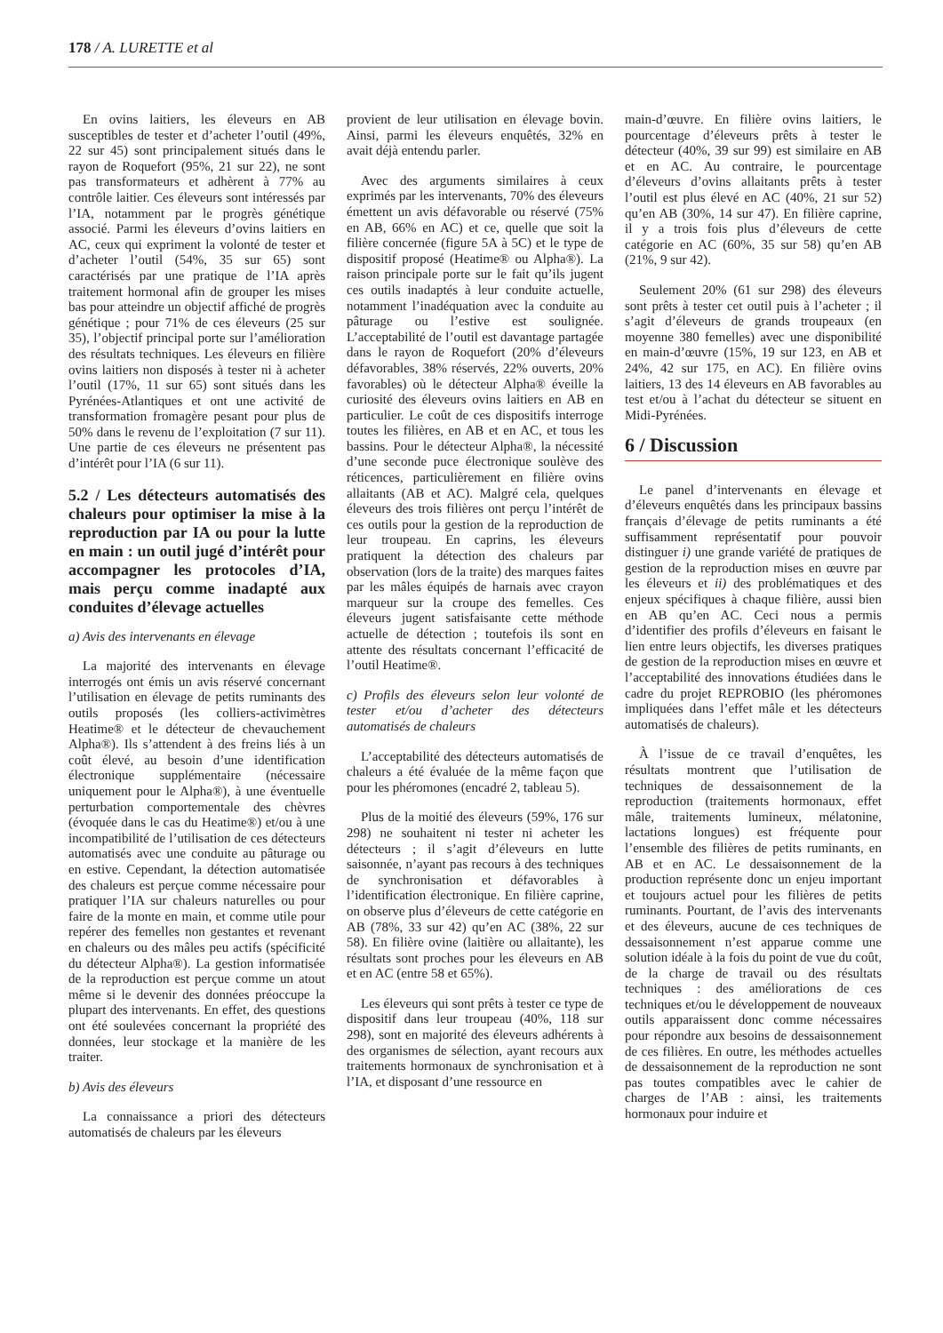178 / A. LURETTE et al
En ovins laitiers, les éleveurs en AB susceptibles de tester et d’acheter l’outil (49%, 22 sur 45) sont principalement situés dans le rayon de Roquefort (95%, 21 sur 22), ne sont pas transformateurs et adhèrent à 77% au contrôle laitier. Ces éleveurs sont intéressés par l’IA, notamment par le progrès génétique associé. Parmi les éleveurs d’ovins laitiers en AC, ceux qui expriment la volonté de tester et d’acheter l’outil (54%, 35 sur 65) sont caractérisés par une pratique de l’IA après traitement hormonal afin de grouper les mises bas pour atteindre un objectif affiché de progrès génétique ; pour 71% de ces éleveurs (25 sur 35), l’objectif principal porte sur l’amélioration des résultats techniques. Les éleveurs en filière ovins laitiers non disposés à tester ni à acheter l’outil (17%, 11 sur 65) sont situés dans les Pyrénées-Atlantiques et ont une activité de transformation fromagère pesant pour plus de 50% dans le revenu de l’exploitation (7 sur 11). Une partie de ces éleveurs ne présentent pas d’intérêt pour l’IA (6 sur 11).
5.2 / Les détecteurs automatisés des chaleurs pour optimiser la mise à la reproduction par IA ou pour la lutte en main : un outil jugé d’intérêt pour accompagner les protocoles d’IA, mais perçu comme inadapté aux conduites d’élevage actuelles
a) Avis des intervenants en élevage
La majorité des intervenants en élevage interrogés ont émis un avis réservé concernant l’utilisation en élevage de petits ruminants des outils proposés (les colliers-activimètres Heatime® et le détecteur de chevauchement Alpha®). Ils s’attendent à des freins liés à un coût élevé, au besoin d’une identification électronique supplémentaire (nécessaire uniquement pour le Alpha®), à une éventuelle perturbation comportementale des chèvres (évoquée dans le cas du Heatime®) et/ou à une incompatibilité de l’utilisation de ces détecteurs automatisés avec une conduite au pâturage ou en estive. Cependant, la détection automatisée des chaleurs est perçue comme nécessaire pour pratiquer l’IA sur chaleurs naturelles ou pour faire de la monte en main, et comme utile pour repérer des femelles non gestantes et revenant en chaleurs ou des mâles peu actifs (spécificité du détecteur Alpha®). La gestion informatisée de la reproduction est perçue comme un atout même si le devenir des données préoccupe la plupart des intervenants. En effet, des questions ont été soulevées concernant la propriété des données, leur stockage et la manière de les traiter.
b) Avis des éleveurs
La connaissance a priori des détecteurs automatisés de chaleurs par les éleveurs
provient de leur utilisation en élevage bovin. Ainsi, parmi les éleveurs enquêtés, 32% en avait déjà entendu parler.
Avec des arguments similaires à ceux exprimés par les intervenants, 70% des éleveurs émettent un avis défavorable ou réservé (75% en AB, 66% en AC) et ce, quelle que soit la filière concernée (figure 5A à 5C) et le type de dispositif proposé (Heatime® ou Alpha®). La raison principale porte sur le fait qu’ils jugent ces outils inadaptés à leur conduite actuelle, notamment l’inadéquation avec la conduite au pâturage ou l’estive est soulignée. L’acceptabilité de l’outil est davantage partagée dans le rayon de Roquefort (20% d’éleveurs défavorables, 38% réservés, 22% ouverts, 20% favorables) où le détecteur Alpha® éveille la curiosité des éleveurs ovins laitiers en AB en particulier. Le coût de ces dispositifs interroge toutes les filières, en AB et en AC, et tous les bassins. Pour le détecteur Alpha®, la nécessité d’une seconde puce électronique soulève des réticences, particulièrement en filière ovins allaitants (AB et AC). Malgré cela, quelques éleveurs des trois filières ont perçu l’intérêt de ces outils pour la gestion de la reproduction de leur troupeau. En caprins, les éleveurs pratiquent la détection des chaleurs par observation (lors de la traite) des marques faites par les mâles équipés de harnais avec crayon marqueur sur la croupe des femelles. Ces éleveurs jugent satisfaisante cette méthode actuelle de détection ; toutefois ils sont en attente des résultats concernant l’efficacité de l’outil Heatime®.
c) Profils des éleveurs selon leur volonté de tester et/ou d’acheter des détecteurs automatisés de chaleurs
L’acceptabilité des détecteurs automatisés de chaleurs a été évaluée de la même façon que pour les phéromones (encadré 2, tableau 5).
Plus de la moitié des éleveurs (59%, 176 sur 298) ne souhaitent ni tester ni acheter les détecteurs ; il s’agit d’éleveurs en lutte saisonnée, n’ayant pas recours à des techniques de synchronisation et défavorables à l’identification électronique. En filière caprine, on observe plus d’éleveurs de cette catégorie en AB (78%, 33 sur 42) qu’en AC (38%, 22 sur 58). En filière ovine (laitière ou allaitante), les résultats sont proches pour les éleveurs en AB et en AC (entre 58 et 65%).
Les éleveurs qui sont prêts à tester ce type de dispositif dans leur troupeau (40%, 118 sur 298), sont en majorité des éleveurs adhérents à des organismes de sélection, ayant recours aux traitements hormonaux de synchronisation et à l’IA, et disposant d’une ressource en
main-d’œuvre. En filière ovins laitiers, le pourcentage d’éleveurs prêts à tester le détecteur (40%, 39 sur 99) est similaire en AB et en AC. Au contraire, le pourcentage d’éleveurs d’ovins allaitants prêts à tester l’outil est plus élevé en AC (40%, 21 sur 52) qu’en AB (30%, 14 sur 47). En filière caprine, il y a trois fois plus d’éleveurs de cette catégorie en AC (60%, 35 sur 58) qu’en AB (21%, 9 sur 42).
Seulement 20% (61 sur 298) des éleveurs sont prêts à tester cet outil puis à l’acheter ; il s’agit d’éleveurs de grands troupeaux (en moyenne 380 femelles) avec une disponibilité en main-d’œuvre (15%, 19 sur 123, en AB et 24%, 42 sur 175, en AC). En filière ovins laitiers, 13 des 14 éleveurs en AB favorables au test et/ou à l’achat du détecteur se situent en Midi-Pyrénées.
6 / Discussion
Le panel d’intervenants en élevage et d’éleveurs enquêtés dans les principaux bassins français d’élevage de petits ruminants a été suffisamment représentatif pour pouvoir distinguer i) une grande variété de pratiques de gestion de la reproduction mises en œuvre par les éleveurs et ii) des problématiques et des enjeux spécifiques à chaque filière, aussi bien en AB qu’en AC. Ceci nous a permis d’identifier des profils d’éleveurs en faisant le lien entre leurs objectifs, les diverses pratiques de gestion de la reproduction mises en œuvre et l’acceptabilité des innovations étudiées dans le cadre du projet REPROBIO (les phéromones impliquées dans l’effet mâle et les détecteurs automatisés de chaleurs).
À l’issue de ce travail d’enquêtes, les résultats montrent que l’utilisation de techniques de dessaisonnement de la reproduction (traitements hormonaux, effet mâle, traitements lumineux, mélatonine, lactations longues) est fréquente pour l’ensemble des filières de petits ruminants, en AB et en AC. Le dessaisonnement de la production représente donc un enjeu important et toujours actuel pour les filières de petits ruminants. Pourtant, de l’avis des intervenants et des éleveurs, aucune de ces techniques de dessaisonnement n’est apparue comme une solution idéale à la fois du point de vue du coût, de la charge de travail ou des résultats techniques : des améliorations de ces techniques et/ou le développement de nouveaux outils apparaissent donc comme nécessaires pour répondre aux besoins de dessaisonnement de ces filières. En outre, les méthodes actuelles de dessaisonnement de la reproduction ne sont pas toutes compatibles avec le cahier de charges de l’AB : ainsi, les traitements hormonaux pour induire et